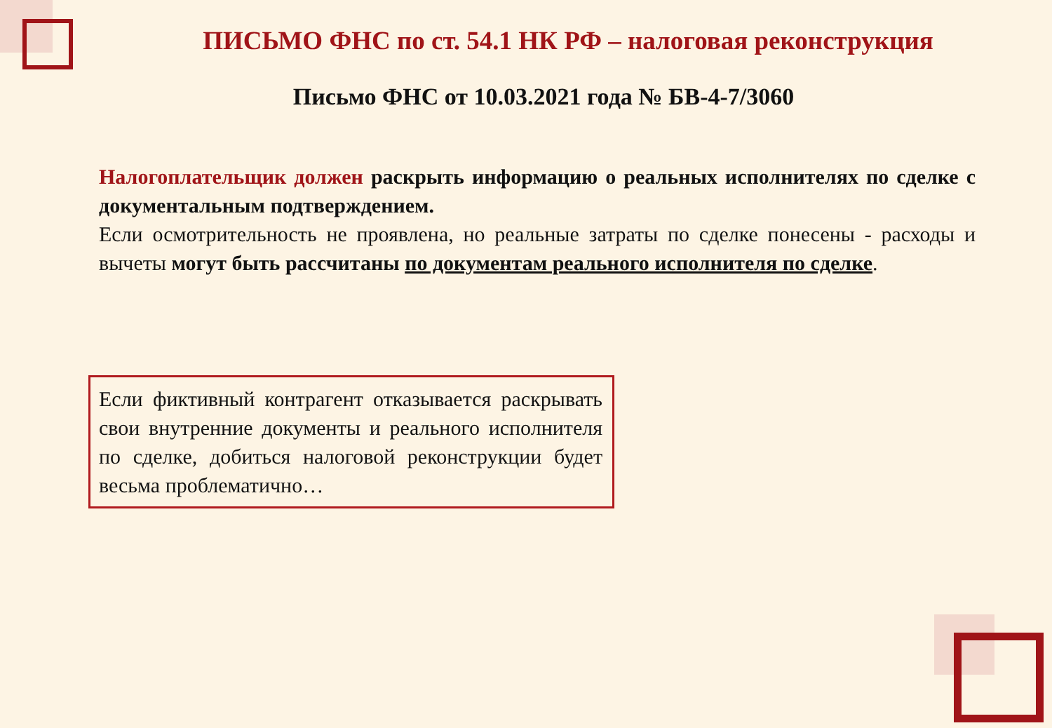ПИСЬМО ФНС по ст. 54.1 НК РФ – налоговая реконструкция
Письмо ФНС от 10.03.2021 года № БВ-4-7/3060
Налогоплательщик должен раскрыть информацию о реальных исполнителях по сделке с документальным подтверждением.
Если осмотрительность не проявлена, но реальные затраты по сделке понесены - расходы и вычеты могут быть рассчитаны по документам реального исполнителя по сделке.
Если фиктивный контрагент отказывается раскрывать свои внутренние документы и реального исполнителя по сделке, добиться налоговой реконструкции будет весьма проблематично…